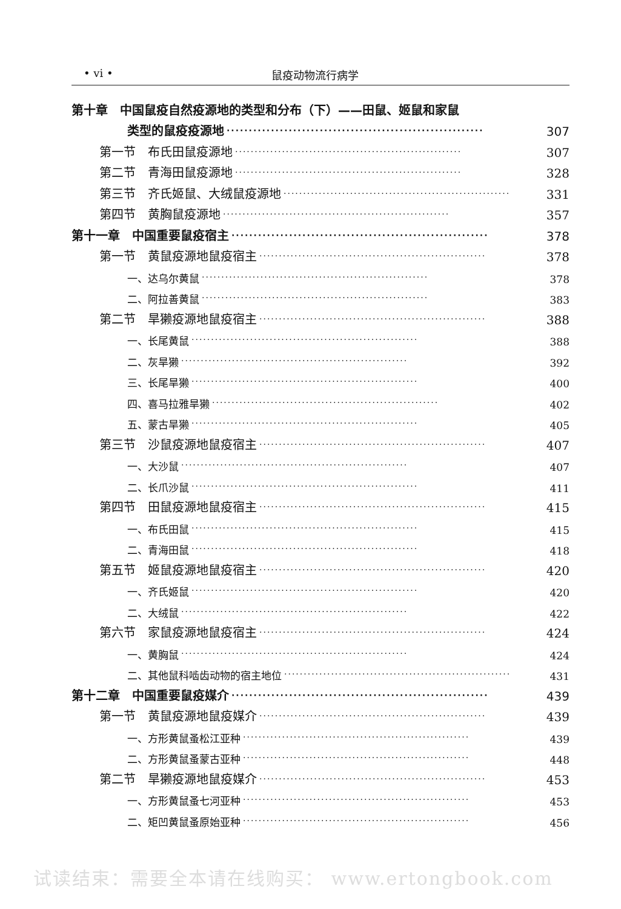• vi • 鼠疫动物流行病学
第十章　中国鼠疫自然疫源地的类型和分布（下）——田鼠、姬鼠和家鼠
类型的鼠疫疫源地 ·························································· 307
第一节　布氏田鼠疫源地 ·························································· 307
第二节　青海田鼠疫源地 ·························································· 328
第三节　齐氏姬鼠、大绒鼠疫源地 ·························································· 331
第四节　黄胸鼠疫源地 ·························································· 357
第十一章　中国重要鼠疫宿主 ·························································· 378
第一节　黄鼠疫源地鼠疫宿主 ·························································· 378
一、达乌尔黄鼠 ·························································· 378
二、阿拉善黄鼠 ·························································· 383
第二节　旱獭疫源地鼠疫宿主 ·························································· 388
一、长尾黄鼠 ·························································· 388
二、灰旱獭 ·························································· 392
三、长尾旱獭 ·························································· 400
四、喜马拉雅旱獭 ·························································· 402
五、蒙古旱獭 ·························································· 405
第三节　沙鼠疫源地鼠疫宿主 ·························································· 407
一、大沙鼠 ·························································· 407
二、长爪沙鼠 ·························································· 411
第四节　田鼠疫源地鼠疫宿主 ·························································· 415
一、布氏田鼠 ·························································· 415
二、青海田鼠 ·························································· 418
第五节　姬鼠疫源地鼠疫宿主 ·························································· 420
一、齐氏姬鼠 ·························································· 420
二、大绒鼠 ·························································· 422
第六节　家鼠疫源地鼠疫宿主 ·························································· 424
一、黄胸鼠 ·························································· 424
二、其他鼠科啮齿动物的宿主地位 ·························································· 431
第十二章　中国重要鼠疫媒介 ·························································· 439
第一节　黄鼠疫源地鼠疫媒介 ·························································· 439
一、方形黄鼠蚤松江亚种 ·························································· 439
二、方形黄鼠蚤蒙古亚种 ·························································· 448
第二节　旱獭疫源地鼠疫媒介 ·························································· 453
一、方形黄鼠蚤七河亚种 ·························································· 453
二、矩凹黄鼠蚤原始亚种 ·························································· 456
试读结束：需要全本请在线购买： www.ertongbook.com